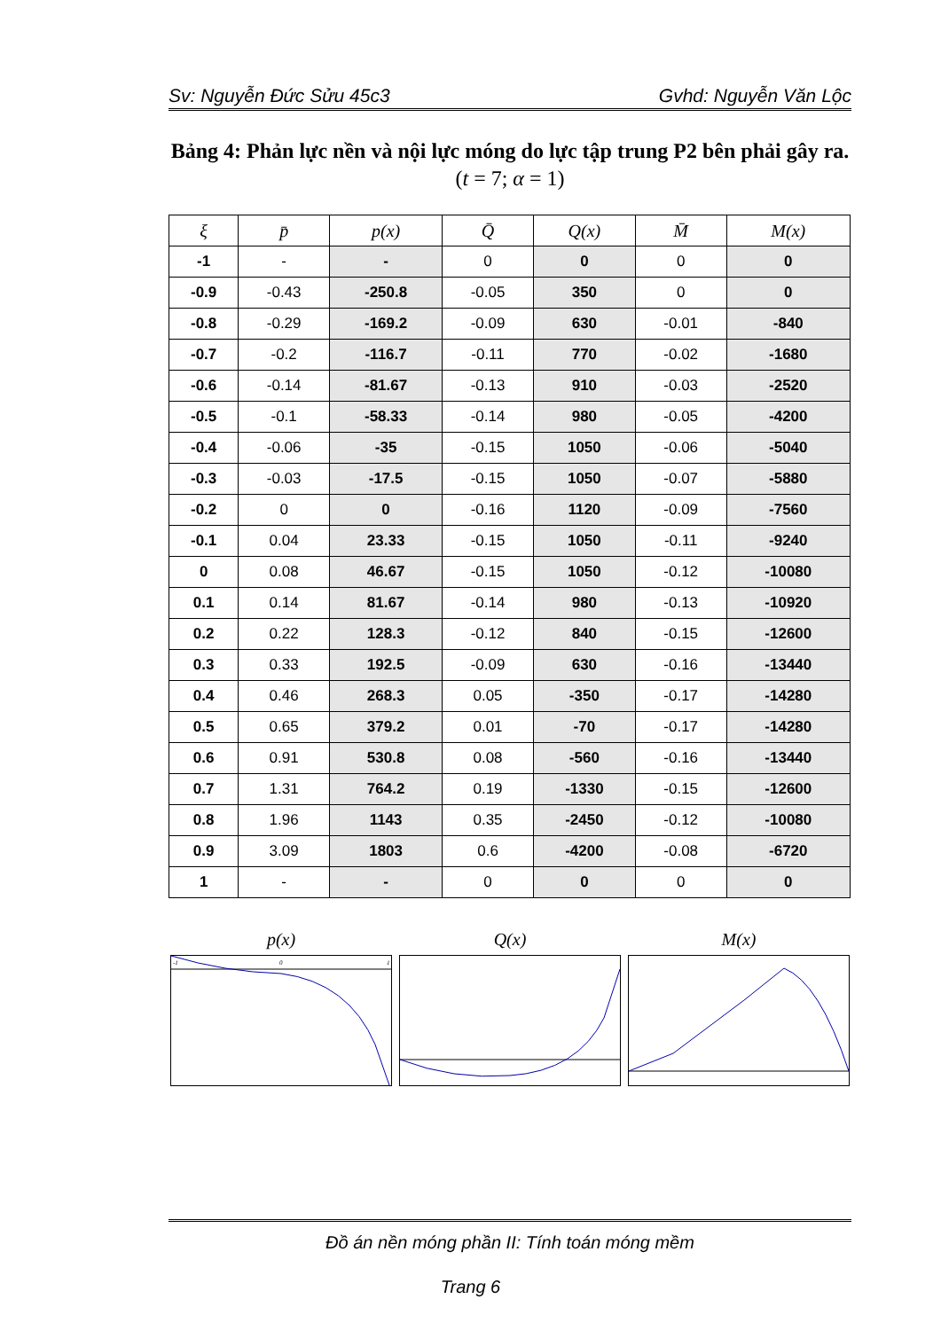Sv: Nguyễn Đức Sửu 45c3 Gvhd: Nguyễn Văn Lộc
Bảng 4: Phản lực nền và nội lực móng do lực tập trung P2 bên phải gây ra. (t = 7; α = 1)
| ξ | p̄ | p(x) | Q̄ | Q(x) | M̄ | M(x) |
| --- | --- | --- | --- | --- | --- | --- |
| -1 | - | - | 0 | 0 | 0 | 0 |
| -0.9 | -0.43 | -250.8 | -0.05 | 350 | 0 | 0 |
| -0.8 | -0.29 | -169.2 | -0.09 | 630 | -0.01 | -840 |
| -0.7 | -0.2 | -116.7 | -0.11 | 770 | -0.02 | -1680 |
| -0.6 | -0.14 | -81.67 | -0.13 | 910 | -0.03 | -2520 |
| -0.5 | -0.1 | -58.33 | -0.14 | 980 | -0.05 | -4200 |
| -0.4 | -0.06 | -35 | -0.15 | 1050 | -0.06 | -5040 |
| -0.3 | -0.03 | -17.5 | -0.15 | 1050 | -0.07 | -5880 |
| -0.2 | 0 | 0 | -0.16 | 1120 | -0.09 | -7560 |
| -0.1 | 0.04 | 23.33 | -0.15 | 1050 | -0.11 | -9240 |
| 0 | 0.08 | 46.67 | -0.15 | 1050 | -0.12 | -10080 |
| 0.1 | 0.14 | 81.67 | -0.14 | 980 | -0.13 | -10920 |
| 0.2 | 0.22 | 128.3 | -0.12 | 840 | -0.15 | -12600 |
| 0.3 | 0.33 | 192.5 | -0.09 | 630 | -0.16 | -13440 |
| 0.4 | 0.46 | 268.3 | 0.05 | -350 | -0.17 | -14280 |
| 0.5 | 0.65 | 379.2 | 0.01 | -70 | -0.17 | -14280 |
| 0.6 | 0.91 | 530.8 | 0.08 | -560 | -0.16 | -13440 |
| 0.7 | 1.31 | 764.2 | 0.19 | -1330 | -0.15 | -12600 |
| 0.8 | 1.96 | 1143 | 0.35 | -2450 | -0.12 | -10080 |
| 0.9 | 3.09 | 1803 | 0.6 | -4200 | -0.08 | -6720 |
| 1 | - | - | 0 | 0 | 0 | 0 |
p(x)
-1
0
1
Q(x) M(x)
Đồ án nền móng phần II: Tính toán móng mềm
Trang 6